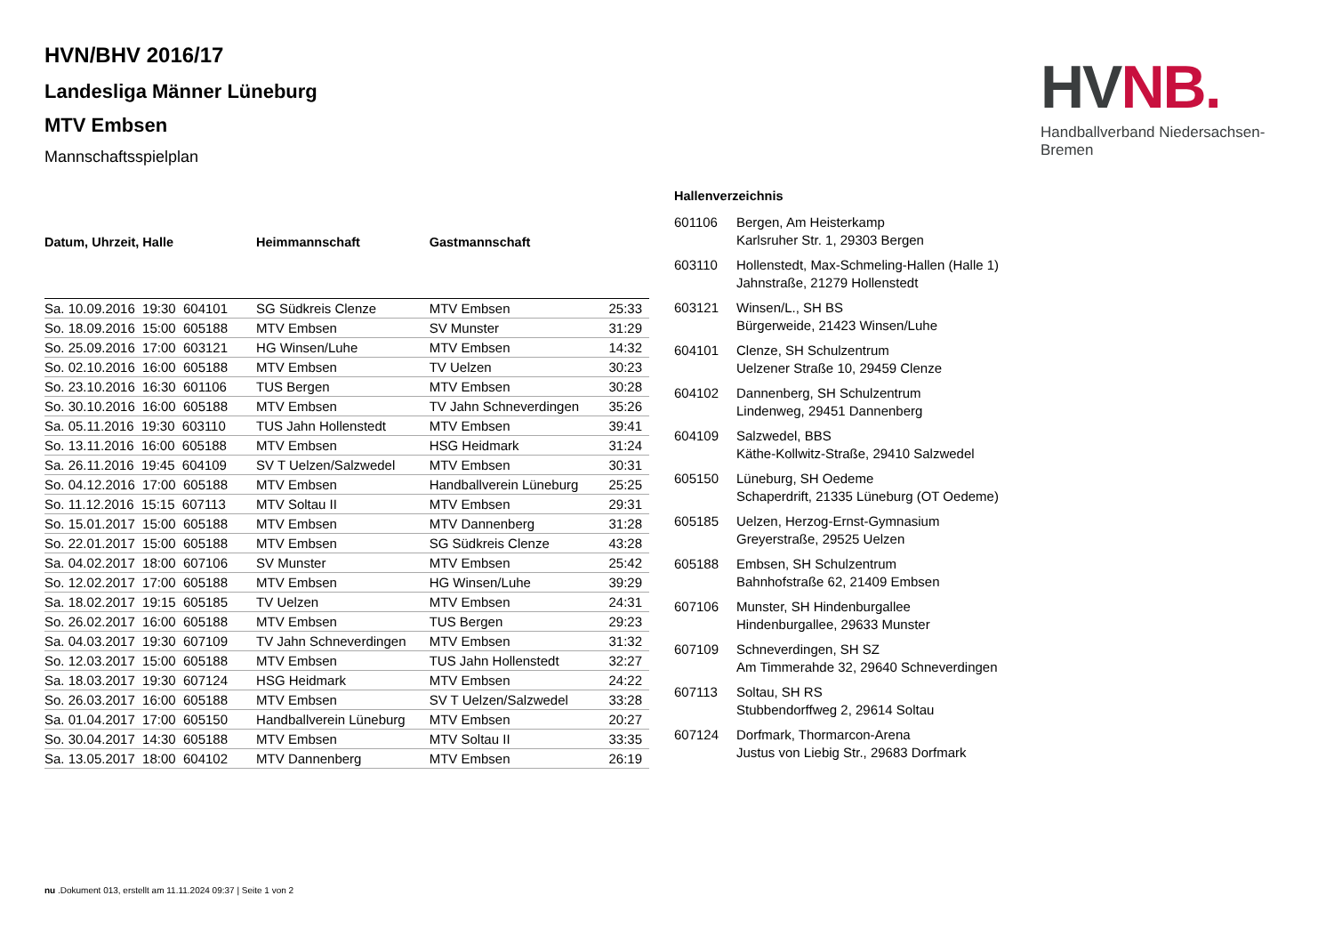HV NB.
Handballverband Niedersachsen-Bremen
HVN/BHV 2016/17
Landesliga Männer Lüneburg
MTV Embsen
Mannschaftsspielplan
| Datum, Uhrzeit, Halle | Heimmannschaft | Gastmannschaft | |
| --- | --- | --- | --- |
| Sa. 10.09.2016 19:30 604101 | SG Südkreis Clenze | MTV Embsen | 25:33 |
| So. 18.09.2016 15:00 605188 | MTV Embsen | SV Munster | 31:29 |
| So. 25.09.2016 17:00 603121 | HG Winsen/Luhe | MTV Embsen | 14:32 |
| So. 02.10.2016 16:00 605188 | MTV Embsen | TV Uelzen | 30:23 |
| So. 23.10.2016 16:30 601106 | TUS Bergen | MTV Embsen | 30:28 |
| So. 30.10.2016 16:00 605188 | MTV Embsen | TV Jahn Schneverdingen | 35:26 |
| Sa. 05.11.2016 19:30 603110 | TUS Jahn Hollenstedt | MTV Embsen | 39:41 |
| So. 13.11.2016 16:00 605188 | MTV Embsen | HSG Heidmark | 31:24 |
| Sa. 26.11.2016 19:45 604109 | SV T Uelzen/Salzwedel | MTV Embsen | 30:31 |
| So. 04.12.2016 17:00 605188 | MTV Embsen | Handballverein Lüneburg | 25:25 |
| So. 11.12.2016 15:15 607113 | MTV Soltau II | MTV Embsen | 29:31 |
| So. 15.01.2017 15:00 605188 | MTV Embsen | MTV Dannenberg | 31:28 |
| So. 22.01.2017 15:00 605188 | MTV Embsen | SG Südkreis Clenze | 43:28 |
| Sa. 04.02.2017 18:00 607106 | SV Munster | MTV Embsen | 25:42 |
| So. 12.02.2017 17:00 605188 | MTV Embsen | HG Winsen/Luhe | 39:29 |
| Sa. 18.02.2017 19:15 605185 | TV Uelzen | MTV Embsen | 24:31 |
| So. 26.02.2017 16:00 605188 | MTV Embsen | TUS Bergen | 29:23 |
| Sa. 04.03.2017 19:30 607109 | TV Jahn Schneverdingen | MTV Embsen | 31:32 |
| So. 12.03.2017 15:00 605188 | MTV Embsen | TUS Jahn Hollenstedt | 32:27 |
| Sa. 18.03.2017 19:30 607124 | HSG Heidmark | MTV Embsen | 24:22 |
| So. 26.03.2017 16:00 605188 | MTV Embsen | SV T Uelzen/Salzwedel | 33:28 |
| Sa. 01.04.2017 17:00 605150 | Handballverein Lüneburg | MTV Embsen | 20:27 |
| So. 30.04.2017 14:30 605188 | MTV Embsen | MTV Soltau II | 33:35 |
| Sa. 13.05.2017 18:00 604102 | MTV Dannenberg | MTV Embsen | 26:19 |
Hallenverzeichnis
601106 Bergen, Am Heisterkamp
Karlsruher Str. 1, 29303 Bergen
603110 Hollenstedt, Max-Schmeling-Hallen (Halle 1)
Jahnstraße, 21279 Hollenstedt
603121 Winsen/L., SH BS
Bürgerweide, 21423 Winsen/Luhe
604101 Clenze, SH Schulzentrum
Uelzener Straße 10, 29459 Clenze
604102 Dannenberg, SH Schulzentrum
Lindenweg, 29451 Dannenberg
604109 Salzwedel, BBS
Käthe-Kollwitz-Straße, 29410 Salzwedel
605150 Lüneburg, SH Oedeme
Schaperdrift, 21335 Lüneburg (OT Oedeme)
605185 Uelzen, Herzog-Ernst-Gymnasium
Greyerstraße, 29525 Uelzen
605188 Embsen, SH Schulzentrum
Bahnhofstraße 62, 21409 Embsen
607106 Munster, SH Hindenburgallee
Hindenburgallee, 29633 Munster
607109 Schneverdingen, SH SZ
Am Timmerahde 32, 29640 Schneverdingen
607113 Soltau, SH RS
Stubbendorffweg 2, 29614 Soltau
607124 Dorfmark, Thormarcon-Arena
Justus von Liebig Str., 29683 Dorfmark
nu .Dokument 013, erstellt am 11.11.2024 09:37 | Seite 1 von 2